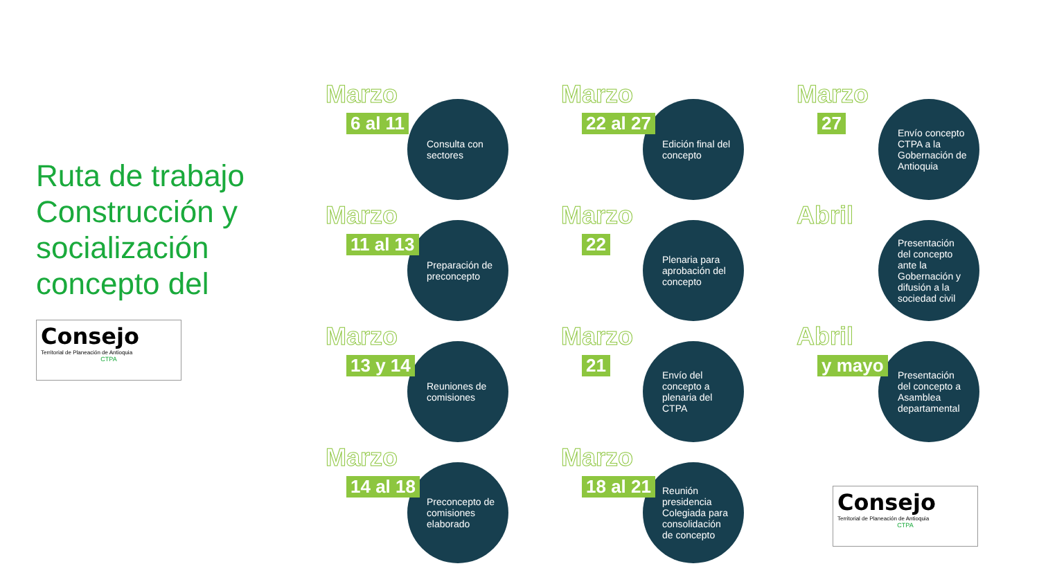Ruta de trabajo Construcción y socialización concepto del
Consejo
Territorial de Planeación de Antioquia
CTPA
Marzo
6 al 11
Consulta con sectores
Marzo
11 al 13
Preparación de preconcepto
Marzo
13 y 14
Reuniones de comisiones
Marzo
14 al 18
Preconcepto de comisiones elaborado
Marzo
22 al 27
Edición final del concepto
Marzo
22
Plenaria para aprobación del concepto
Marzo
21
Envío del concepto a plenaria del CTPA
Marzo
18 al 21
Reunión presidencia Colegiada para consolidación de concepto
Marzo
27
Envío concepto CTPA a la Gobernación de Antioquia
Abril
Presentación del concepto ante la Gobernación y difusión a la sociedad civil
Abril
y mayo
Presentación del concepto a Asamblea departamental
Consejo
Territorial de Planeación de Antioquia
CTPA